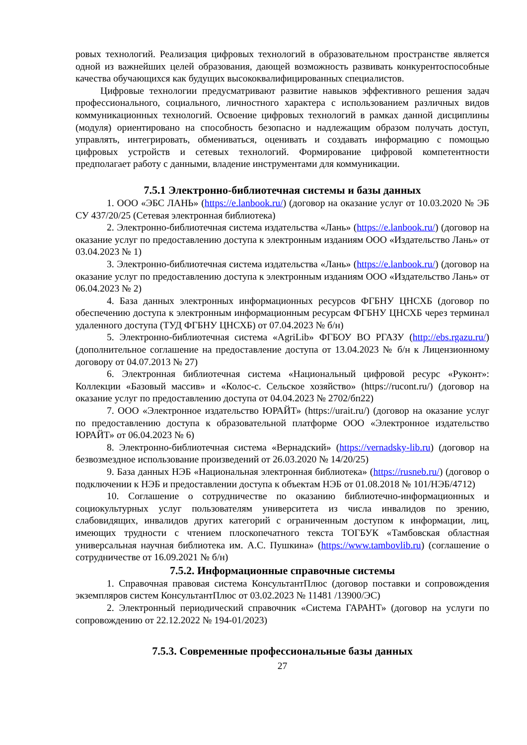ровых технологий. Реализация цифровых технологий в образовательном пространстве является одной из важнейших целей образования, дающей возможность развивать конкурентоспособные качества обучающихся как будущих высококвалифицированных специалистов.
Цифровые технологии предусматривают развитие навыков эффективного решения задач профессионального, социального, личностного характера с использованием различных видов коммуникационных технологий. Освоение цифровых технологий в рамках данной дисциплины (модуля) ориентировано на способность безопасно и надлежащим образом получать доступ, управлять, интегрировать, обмениваться, оценивать и создавать информацию с помощью цифровых устройств и сетевых технологий. Формирование цифровой компетентности предполагает работу с данными, владение инструментами для коммуникации.
7.5.1 Электронно-библиотечная системы и базы данных
1. ООО «ЭБС ЛАНЬ» (https://e.lanbook.ru/) (договор на оказание услуг от 10.03.2020 № ЭБ СУ 437/20/25 (Сетевая электронная библиотека)
2. Электронно-библиотечная система издательства «Лань» (https://e.lanbook.ru/) (договор на оказание услуг по предоставлению доступа к электронным изданиям ООО «Издательство Лань» от 03.04.2023 № 1)
3. Электронно-библиотечная система издательства «Лань» (https://e.lanbook.ru/) (договор на оказание услуг по предоставлению доступа к электронным изданиям ООО «Издательство Лань» от 06.04.2023 № 2)
4. База данных электронных информационных ресурсов ФГБНУ ЦНСХБ (договор по обеспечению доступа к электронным информационным ресурсам ФГБНУ ЦНСХБ через терминал удаленного доступа (ТУД ФГБНУ ЦНСХБ) от 07.04.2023 № б/н)
5. Электронно-библиотечная система «AgriLib» ФГБОУ ВО РГАЗУ (http://ebs.rgazu.ru/) (дополнительное соглашение на предоставление доступа от 13.04.2023 № б/н к Лицензионному договору от 04.07.2013 № 27)
6. Электронная библиотечная система «Национальный цифровой ресурс «Руконт»: Коллекции «Базовый массив» и «Колос-с. Сельское хозяйство» (https://rucont.ru/) (договор на оказание услуг по предоставлению доступа от 04.04.2023 № 2702/бп22)
7. ООО «Электронное издательство ЮРАЙТ» (https://urait.ru/) (договор на оказание услуг по предоставлению доступа к образовательной платформе ООО «Электронное издательство ЮРАЙТ» от 06.04.2023 № 6)
8. Электронно-библиотечная система «Вернадский» (https://vernadsky-lib.ru) (договор на безвозмездное использование произведений от 26.03.2020 № 14/20/25)
9. База данных НЭБ «Национальная электронная библиотека» (https://rusneb.ru/) (договор о подключении к НЭБ и предоставлении доступа к объектам НЭБ от 01.08.2018 № 101/НЭБ/4712)
10. Соглашение о сотрудничестве по оказанию библиотечно-информационных и социокультурных услуг пользователям университета из числа инвалидов по зрению, слабовидящих, инвалидов других категорий с ограниченным доступом к информации, лиц, имеющих трудности с чтением плоскопечатного текста ТОГБУК «Тамбовская областная универсальная научная библиотека им. А.С. Пушкина» (https://www.tambovlib.ru) (соглашение о сотрудничестве от 16.09.2021 № б/н)
7.5.2. Информационные справочные системы
1. Справочная правовая система КонсультантПлюс (договор поставки и сопровождения экземпляров систем КонсультантПлюс от 03.02.2023 № 11481 /13900/ЭС)
2. Электронный периодический справочник «Система ГАРАНТ» (договор на услуги по сопровождению от 22.12.2022 № 194-01/2023)
7.5.3. Современные профессиональные базы данных
27